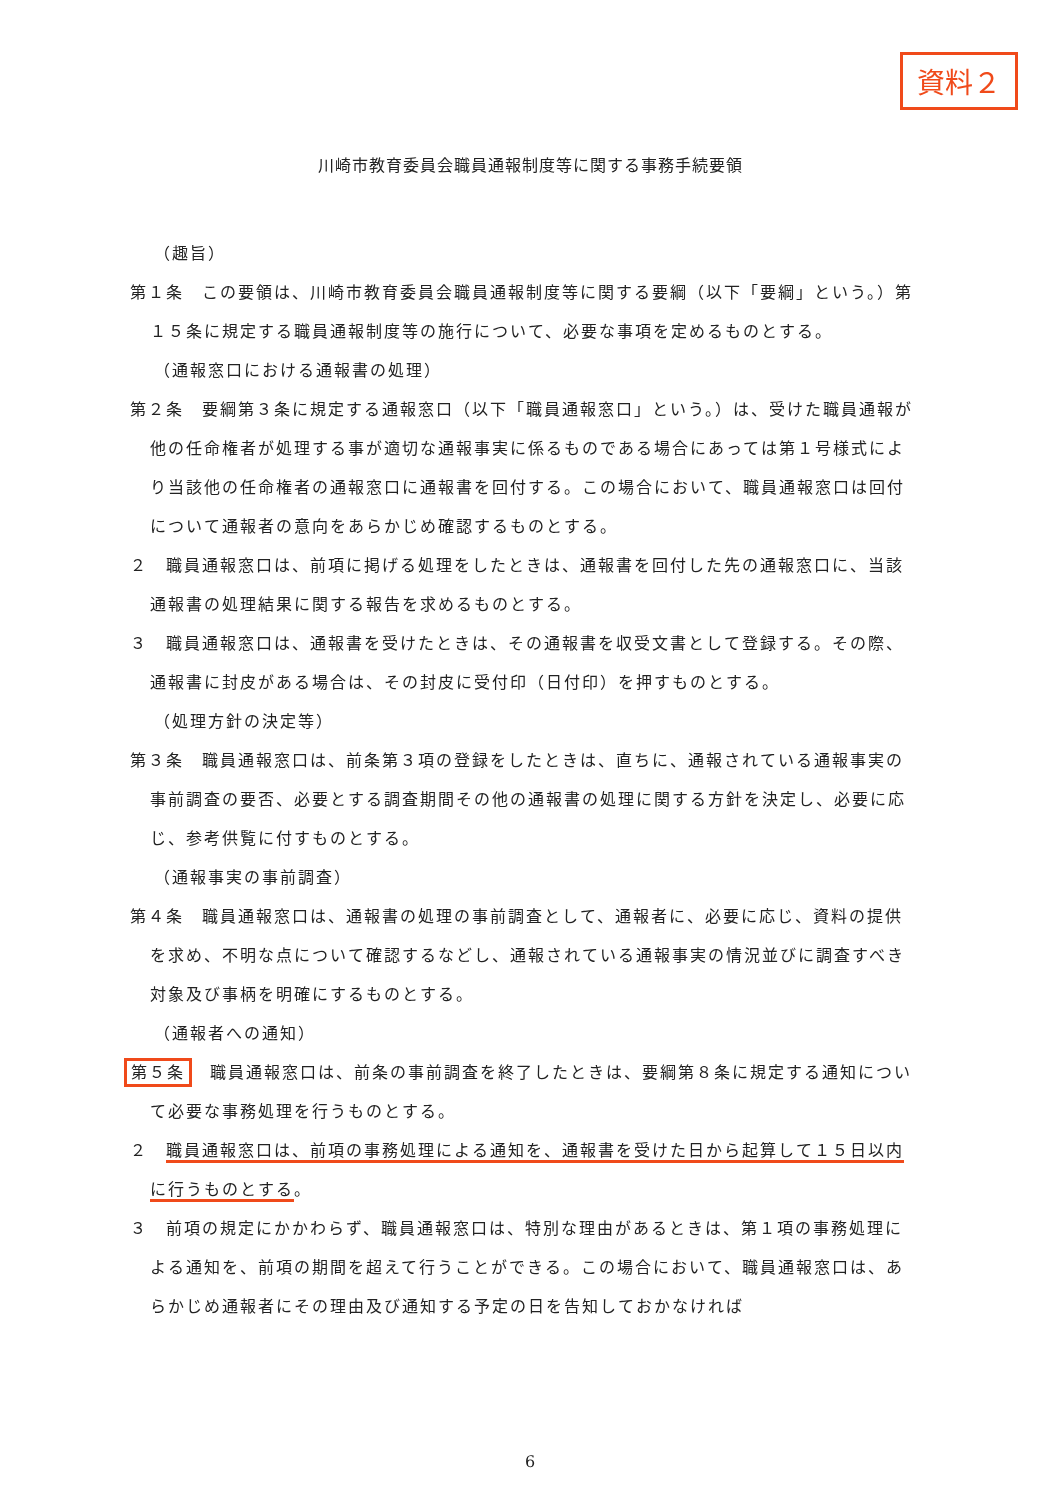資料２
川崎市教育委員会職員通報制度等に関する事務手続要領
（趣旨）
第１条　この要領は、川崎市教育委員会職員通報制度等に関する要綱（以下「要綱」という。）第１５条に規定する職員通報制度等の施行について、必要な事項を定めるものとする。
（通報窓口における通報書の処理）
第２条　要綱第３条に規定する通報窓口（以下「職員通報窓口」という。）は、受けた職員通報が他の任命権者が処理する事が適切な通報事実に係るものである場合にあっては第１号様式により当該他の任命権者の通報窓口に通報書を回付する。この場合において、職員通報窓口は回付について通報者の意向をあらかじめ確認するものとする。
２　職員通報窓口は、前項に掲げる処理をしたときは、通報書を回付した先の通報窓口に、当該通報書の処理結果に関する報告を求めるものとする。
３　職員通報窓口は、通報書を受けたときは、その通報書を収受文書として登録する。その際、通報書に封皮がある場合は、その封皮に受付印（日付印）を押すものとする。
（処理方針の決定等）
第３条　職員通報窓口は、前条第３項の登録をしたときは、直ちに、通報されている通報事実の事前調査の要否、必要とする調査期間その他の通報書の処理に関する方針を決定し、必要に応じ、参考供覧に付すものとする。
（通報事実の事前調査）
第４条　職員通報窓口は、通報書の処理の事前調査として、通報者に、必要に応じ、資料の提供を求め、不明な点について確認するなどし、通報されている通報事実の情況並びに調査すべき対象及び事柄を明確にするものとする。
（通報者への通知）
第５条　職員通報窓口は、前条の事前調査を終了したときは、要綱第８条に規定する通知について必要な事務処理を行うものとする。
２　職員通報窓口は、前項の事務処理による通知を、通報書を受けた日から起算して１５日以内に行うものとする。
３　前項の規定にかかわらず、職員通報窓口は、特別な理由があるときは、第１項の事務処理による通知を、前項の期間を超えて行うことができる。この場合において、職員通報窓口は、あらかじめ通報者にその理由及び通知する予定の日を告知しておかなければ
6